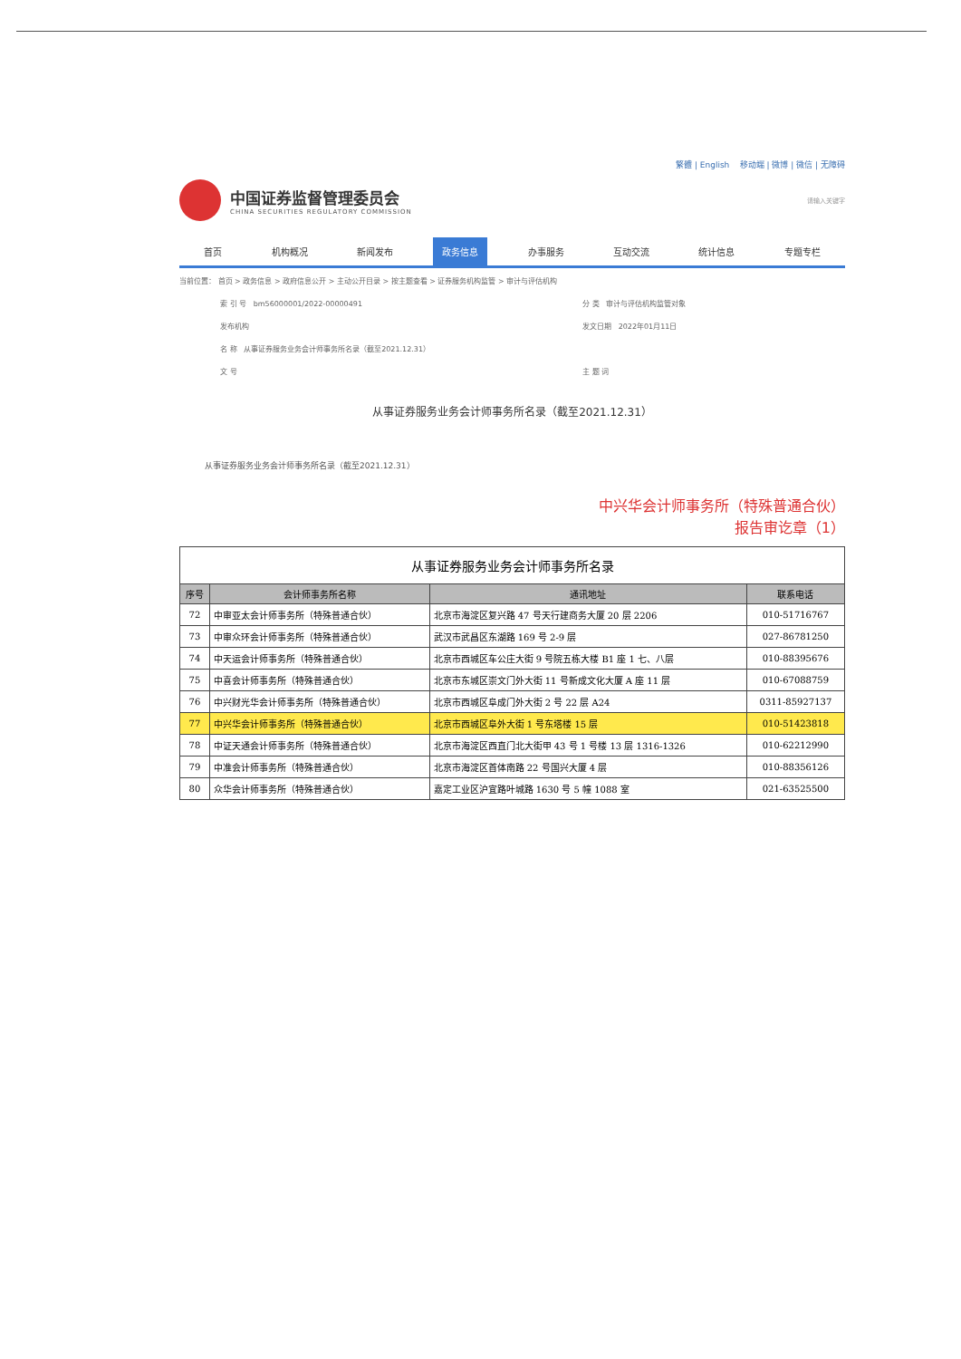繁體 | English 移动端 | 微博 | 微信 | 无障碍
中国证券监督管理委员会
CHINA SECURITIES REGULATORY COMMISSION
请输入关键字
首页 机构概况 新闻发布 政务信息 办事服务 互动交流 统计信息 专题专栏
当前位置： 首页 > 政务信息 > 政府信息公开 > 主动公开目录 > 按主题查看 > 证券服务机构监管 > 审计与评估机构
索 引 号 bm56000001/2022-00000491
分 类 审计与评估机构监管对象
发布机构
发文日期 2022年01月11日
名 称 从事证券服务业务会计师事务所名录（截至2021.12.31）
文 号
主 题 词
从事证券服务业务会计师事务所名录（截至2021.12.31）
从事证券服务业务会计师事务所名录（截至2021.12.31）
中兴华会计师事务所（特殊普通合伙）
报告审讫章（1）
从事证券服务业务会计师事务所名录
| 序号 | 会计师事务所名称 | 通讯地址 | 联系电话 |
| --- | --- | --- | --- |
| 72 | 中审亚太会计师事务所（特殊普通合伙） | 北京市海淀区复兴路 47 号天行建商务大厦 20 层 2206 | 010-51716767 |
| 73 | 中审众环会计师事务所（特殊普通合伙） | 武汉市武昌区东湖路 169 号 2-9 层 | 027-86781250 |
| 74 | 中天运会计师事务所（特殊普通合伙） | 北京市西城区车公庄大街 9 号院五栋大楼 B1 座 1 七、八层 | 010-88395676 |
| 75 | 中喜会计师事务所（特殊普通合伙） | 北京市东城区崇文门外大街 11 号新成文化大厦 A 座 11 层 | 010-67088759 |
| 76 | 中兴财光华会计师事务所（特殊普通合伙） | 北京市西城区阜成门外大街 2 号 22 层 A24 | 0311-85927137 |
| 77 | 中兴华会计师事务所（特殊普通合伙） | 北京市西城区阜外大街 1 号东塔楼 15 层 | 010-51423818 |
| 78 | 中证天通会计师事务所（特殊普通合伙） | 北京市海淀区西直门北大街甲 43 号 1 号楼 13 层 1316-1326 | 010-62212990 |
| 79 | 中准会计师事务所（特殊普通合伙） | 北京市海淀区首体南路 22 号国兴大厦 4 层 | 010-88356126 |
| 80 | 众华会计师事务所（特殊普通合伙） | 嘉定工业区沪宜路叶城路 1630 号 5 幢 1088 室 | 021-63525500 |